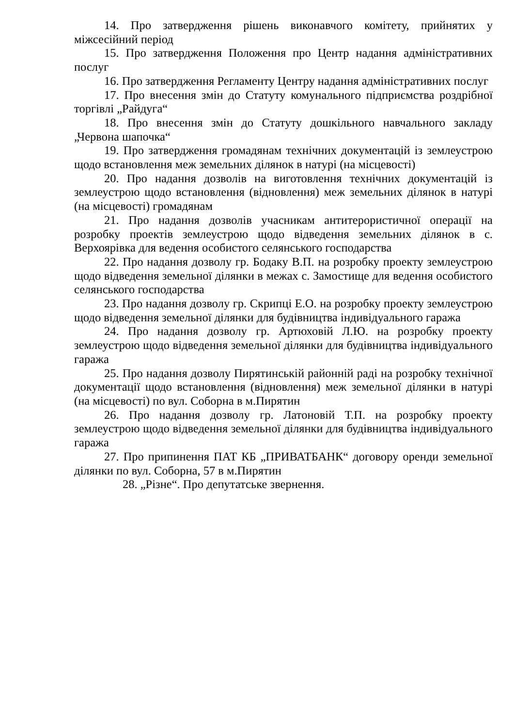14. Про затвердження рішень виконавчого комітету, прийнятих у міжсесійний період
15. Про затвердження Положення про Центр надання адміністративних послуг
16. Про затвердження Регламенту Центру надання адміністративних послуг
17. Про внесення змін до Статуту комунального підприємства роздрібної торгівлі „Райдуга“
18. Про внесення змін до Статуту дошкільного навчального закладу „Червона шапочка“
19. Про затвердження громадянам технічних документацій із землеустрою щодо встановлення меж земельних ділянок в натурі (на місцевості)
20. Про надання дозволів на виготовлення технічних документацій із землеустрою щодо встановлення (відновлення) меж земельних ділянок в натурі (на місцевості) громадянам
21. Про надання дозволів учасникам антитерористичної операції на розробку проектів землеустрою щодо відведення земельних ділянок в с. Верхоярівка для ведення особистого селянського господарства
22. Про надання дозволу гр. Бодаку В.П. на розробку проекту землеустрою щодо відведення земельної ділянки в межах с. Замостище для ведення особистого селянського господарства
23. Про надання дозволу гр. Скрипці Е.О. на розробку проекту землеустрою щодо відведення земельної ділянки для будівництва індивідуального гаража
24. Про надання дозволу гр. Артюховій Л.Ю. на розробку проекту землеустрою щодо відведення земельної ділянки для будівництва індивідуального гаража
25. Про надання дозволу Пирятинській районній раді на розробку технічної документації щодо встановлення (відновлення) меж земельної ділянки в натурі (на місцевості) по вул. Соборна в м.Пирятин
26. Про надання дозволу гр. Латоновій Т.П. на розробку проекту землеустрою щодо відведення земельної ділянки для будівництва індивідуального гаража
27. Про припинення ПАТ КБ „ПРИВАТБАНК“ договору оренди земельної ділянки по вул. Соборна, 57 в м.Пирятин
28. „Різне“. Про депутатське звернення.